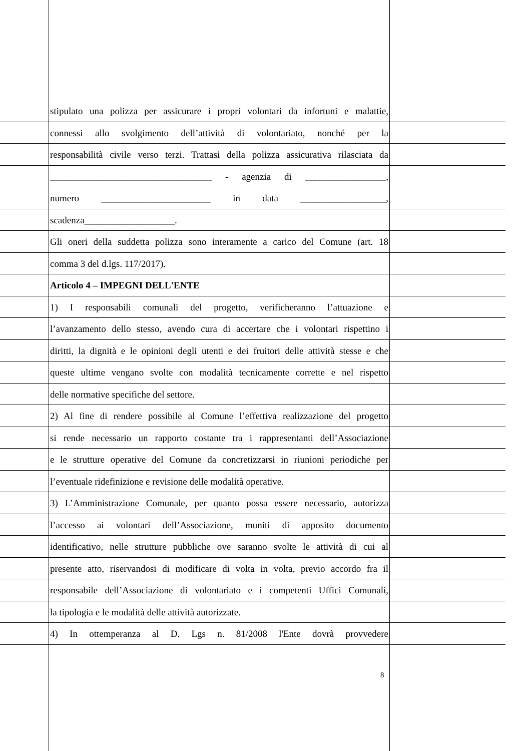stipulato una polizza per assicurare i propri volontari da infortuni e malattie,
connessi allo svolgimento dell’attività di volontariato, nonché per la
responsabilità civile verso terzi. Trattasi della polizza assicurativa rilasciata da
__________________________________ - agenzia di _________________,
numero _______________________ in data __________________,
scadenza___________________.
Gli oneri della suddetta polizza sono interamente a carico del Comune (art. 18
comma 3 del d.lgs. 117/2017).
Articolo 4 – IMPEGNI DELL'ENTE
1) I responsabili comunali del progetto, verificheranno l’attuazione e
l’avanzamento dello stesso, avendo cura di accertare che i volontari rispettino i
diritti, la dignità e le opinioni degli utenti e dei fruitori delle attività stesse e che
queste ultime vengano svolte con modalità tecnicamente corrette e nel rispetto
delle normative specifiche del settore.
2) Al fine di rendere possibile al Comune l’effettiva realizzazione del progetto
si rende necessario un rapporto costante tra i rappresentanti dell’Associazione
e le strutture operative del Comune da concretizzarsi in riunioni periodiche per
l’eventuale ridefinizione e revisione delle modalità operative.
3) L’Amministrazione Comunale, per quanto possa essere necessario, autorizza
l’accesso ai volontari dell’Associazione, muniti di apposito documento
identificativo, nelle strutture pubbliche ove saranno svolte le attività di cui al
presente atto, riservandosi di modificare di volta in volta, previo accordo fra il
responsabile dell’Associazione di volontariato e i competenti Uffici Comunali,
la tipologia e le modalità delle attività autorizzate.
4) In ottemperanza al D. Lgs n. 81/2008 l'Ente dovrà provvedere
8